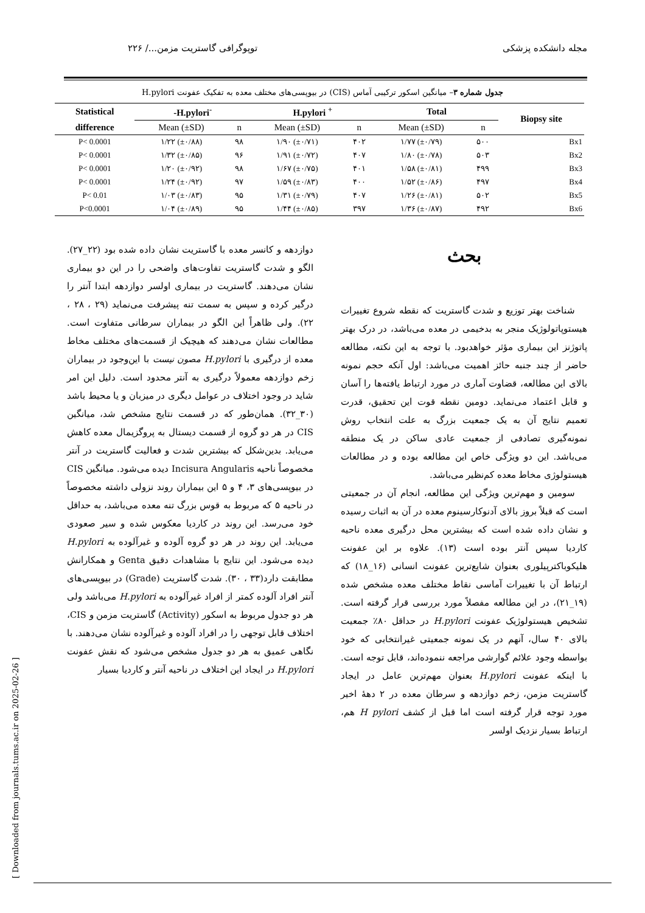مجله دانشکده پزشکی توپوگرافی گاستریت مزمن.../ ۲۲۶
جدول شماره ۳– میانگین اسکور ترکیبی آماس (CIS) در بیوپسی‌های مختلف معده به تفکیک عفونت H.pylori
| Statistical | -H.pylori<sup>-</sup> | | H.pylori <sup>+</sup> | | Total | | Biopsy site |
| --- | --- | --- | --- | --- | --- | --- | --- |
| difference | Mean (±SD) | n | Mean (±SD) | n | Mean (±SD) | n | |
| P< 0.0001 | ۱/۲۲ (±۰/۸۸) | ۹۸ | ۱/۹۰ (±۰/۷۱) | ۴۰۲ | ۱/۷۷ (±۰/۷۹) | ۵۰۰ | Bx1 |
| P< 0.0001 | ۱/۳۲ (±۰/۸۵) | ۹۶ | ۱/۹۱ (±۰/۷۲) | ۴۰۷ | ۱/۸۰ (±۰/۷۸) | ۵۰۳ | Bx2 |
| P< 0.0001 | ۱/۲۰ (±۰/۹۲) | ۹۸ | ۱/۶۷ (±۰/۷۵) | ۴۰۱ | ۱/۵۸ (±۰/۸۱) | ۴۹۹ | Bx3 |
| P< 0.0001 | ۱/۲۴ (±۰/۹۲) | ۹۷ | ۱/۵۹ (±۰/۸۳) | ۴۰۰ | ۱/۵۲ (±۰/۸۶) | ۴۹۷ | Bx4 |
| P< 0.01 | ۱/۰۳ (±۰/۸۳) | ۹۵ | ۱/۳۱ (±۰/۷۹) | ۴۰۷ | ۱/۲۶ (±۰/۸۱) | ۵۰۲ | Bx5 |
| P<0.0001 | ۱/۰۴ (±۰/۸۹) | ۹۵ | ۱/۴۴ (±۰/۸۵) | ۳۹۷ | ۱/۳۶ (±۰/۸۷) | ۴۹۲ | Bx6 |
بحث
شناخت بهتر توزیع و شدت گاستریت که نقطه شروع تغییرات هیستوپاتولوژیک منجر به بدخیمی در معده می‌باشد، در درک بهتر پاتوژنز این بیماری مؤثر خواهدبود. با توجه به این نکته، مطالعه حاضر از چند جنبه حائز اهمیت می‌باشد: اول آنکه حجم نمونه بالای این مطالعه، قضاوت آماری در مورد ارتباط یافته‌ها را آسان و قابل اعتماد می‌نماید. دومین نقطه قوت این تحقیق، قدرت تعمیم نتایج آن به یک جمعیت بزرگ به علت انتخاب روش نمونه‌گیری تصادفی از جمعیت عادی ساکن در یک منطقه می‌باشد. این دو ویژگی خاص این مطالعه بوده و در مطالعات هیستولوژی مخاط معده کم‌نظیر می‌باشد.
سومین و مهم‌ترین ویژگی این مطالعه، انجام آن در جمعیتی است که قبلاً بروز بالای آدنوکارسینوم معده در آن به اثبات رسیده و نشان داده شده است که بیشترین محل درگیری معده ناحیه کاردیا سپس آنتر بوده است (۱۳). علاوه بر این عفونت هلیکوباکترپیلوری بعنوان شایع‌ترین عفونت انسانی (۱۶_۱۸) که ارتباط آن با تغییرات آماسی نقاط مختلف معده مشخص شده (۱۹_۲۱)، در این مطالعه مفصلاً مورد بررسی قرار گرفته است. تشخیص هیستولوژیک عفونت H.pylori در حداقل ۸۰٪ جمعیت بالای ۴۰ سال، آنهم در یک نمونه جمعیتی غیرانتخابی که خود بواسطه وجود علائم گوارشی مراجعه ننموده‌اند، قابل توجه است. با اینکه عفونت H.pylori بعنوان مهم‌ترین عامل در ایجاد گاستریت مزمن، زخم دوازدهه و سرطان معده در ۲ دههٔ اخیر مورد توجه قرار گرفته است اما قبل از کشف H pylori هم، ارتباط بسیار نزدیک اولسر
دوازدهه و کانسر معده با گاستریت نشان داده شده بود (۲۲_۲۷). الگو و شدت گاستریت تفاوت‌های واضحی را در این دو بیماری نشان می‌دهند. گاستریت در بیماری اولسر دوازدهه ابتدا آنتر را درگیر کرده و سپس به سمت تنه پیشرفت می‌نماید (۲۹ ، ۲۸ ، ۲۲). ولی ظاهراً این الگو در بیماران سرطانی متفاوت است. مطالعات نشان می‌دهند که هیچیک از قسمت‌های مختلف مخاط معده از درگیری با H.pylori مصون نیست با این‌وجود در بیماران زخم دوازدهه معمولاً درگیری به آنتر محدود است. دلیل این امر شاید در وجود اختلاف در عوامل دیگری در میزبان و یا محیط باشد (۳۰_۳۲). همان‌طور که در قسمت نتایج مشخص شد، میانگین CIS در هر دو گروه از قسمت دیستال به پروگزیمال معده کاهش می‌یابد. بدین‌شکل که بیشترین شدت و فعالیت گاستریت در آنتر مخصوصاً ناحیه Incisura Angularis دیده می‌شود. میانگین CIS در بیوپسی‌های ۳، ۴ و ۵ این بیماران روند نزولی داشته مخصوصاً در ناحیه ۵ که مربوط به قوس بزرگ تنه معده می‌باشد، به حداقل خود می‌رسد. این روند در کاردیا معکوس شده و سیر صعودی می‌یابد. این روند در هر دو گروه آلوده و غیرآلوده به H.pylori دیده می‌شود. این نتایج با مشاهدات دقیق Genta و همکارانش مطابقت دارد(۳۳ ، ۳۰). شدت گاستریت (Grade) در بیوپسی‌های آنتر افراد آلوده کمتر از افراد غیرآلوده به H.pylori می‌باشد ولی هر دو جدول مربوط به اسکور (Activity) گاستریت مزمن و CIS، اختلاف قابل توجهی را در افراد آلوده و غیرآلوده نشان می‌دهند. با نگاهی عمیق به هر دو جدول مشخص می‌شود که نقش عفونت H.pylori در ایجاد این اختلاف در ناحیه آنتر و کاردیا بسیار
[ Downloaded from journals.tums.ac.ir on 2025-02-26 ]